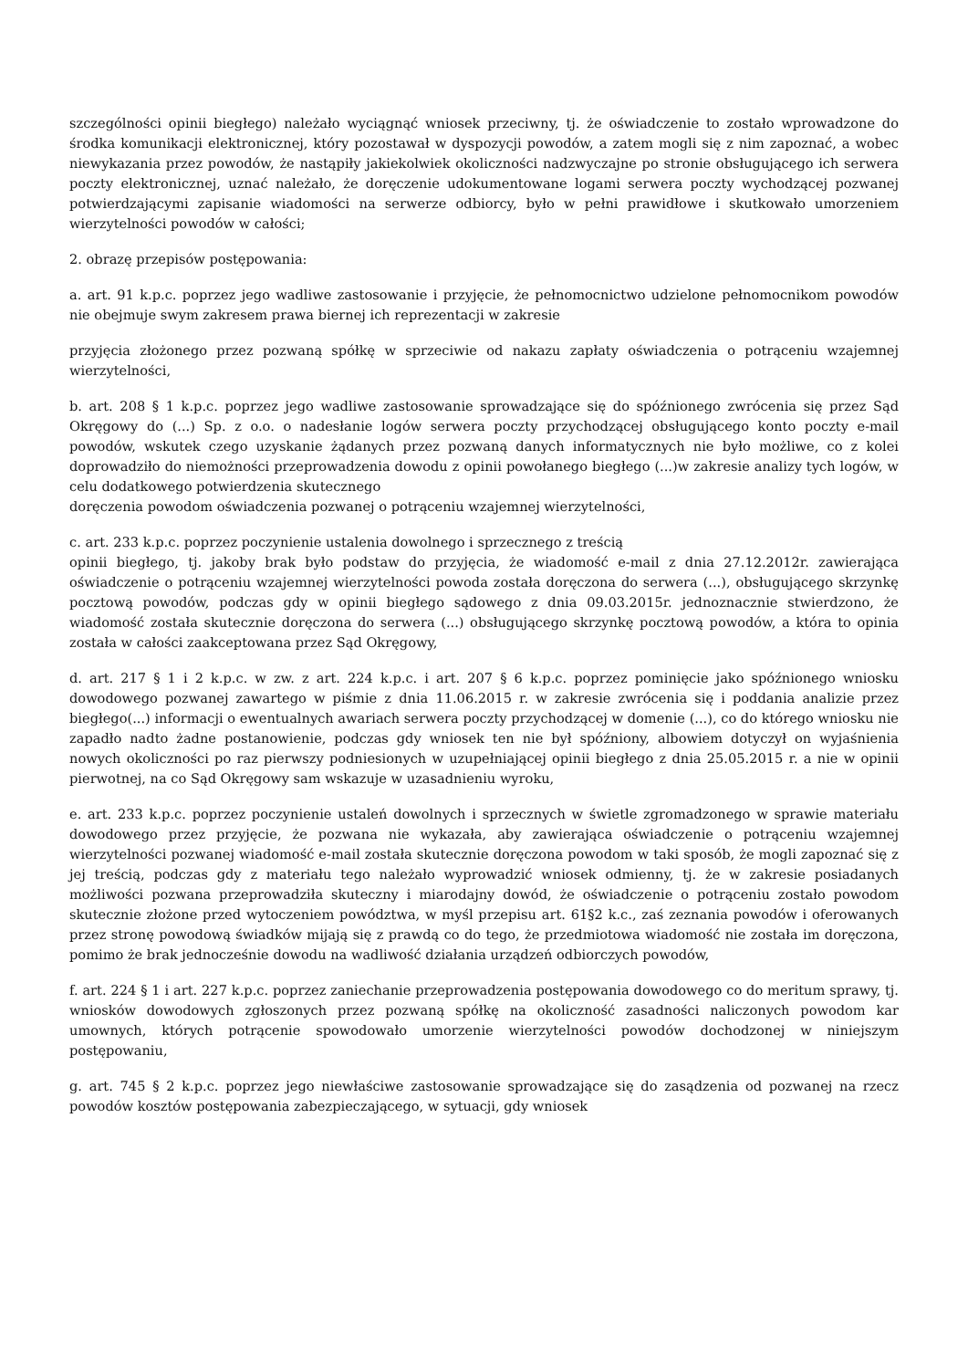szczególności opinii biegłego) należało wyciągnąć wniosek przeciwny, tj. że oświadczenie to zostało wprowadzone do środka komunikacji elektronicznej, który pozostawał w dyspozycji powodów, a zatem mogli się z nim zapoznać, a wobec niewykazania przez powodów, że nastąpiły jakiekolwiek okoliczności nadzwyczajne po stronie obsługującego ich serwera poczty elektronicznej, uznać należało, że doręczenie udokumentowane logami serwera poczty wychodzącej pozwanej potwierdzającymi zapisanie wiadomości na serwerze odbiorcy, było w pełni prawidłowe i skutkowało umorzeniem wierzytelności powodów w całości;
2. obrazę przepisów postępowania:
a. art. 91 k.p.c. poprzez jego wadliwe zastosowanie i przyjęcie, że pełnomocnictwo udzielone pełnomocnikom powodów nie obejmuje swym zakresem prawa biernej ich reprezentacji w zakresie
przyjęcia złożonego przez pozwaną spółkę w sprzeciwie od nakazu zapłaty oświadczenia o potrąceniu wzajemnej wierzytelności,
b. art. 208 § 1 k.p.c. poprzez jego wadliwe zastosowanie sprowadzające się do spóźnionego zwrócenia się przez Sąd Okręgowy do (...) Sp. z o.o. o nadesłanie logów serwera poczty przychodzącej obsługującego konto poczty e-mail powodów, wskutek czego uzyskanie żądanych przez pozwaną danych informatycznych nie było możliwe, co z kolei doprowadziło do niemożności przeprowadzenia dowodu z opinii powołanego biegłego (...)w zakresie analizy tych logów, w celu dodatkowego potwierdzenia skutecznego
doręczenia powodom oświadczenia pozwanej o potrąceniu wzajemnej wierzytelności,
c. art. 233 k.p.c. poprzez poczynienie ustalenia dowolnego i sprzecznego z treścią
opinii biegłego, tj. jakoby brak było podstaw do przyjęcia, że wiadomość e-mail z dnia 27.12.2012r. zawierająca oświadczenie o potrąceniu wzajemnej wierzytelności powoda została doręczona do serwera (...), obsługującego skrzynkę pocztową powodów, podczas gdy w opinii biegłego sądowego z dnia 09.03.2015r. jednoznacznie stwierdzono, że wiadomość została skutecznie doręczona do serwera (...) obsługującego skrzynkę pocztową powodów, a która to opinia została w całości zaakceptowana przez Sąd Okręgowy,
d. art. 217 § 1 i 2 k.p.c. w zw. z art. 224 k.p.c. i art. 207 § 6 k.p.c. poprzez pominięcie jako spóźnionego wniosku dowodowego pozwanej zawartego w piśmie z dnia 11.06.2015 r. w zakresie zwrócenia się i poddania analizie przez biegłego(...) informacji o ewentualnych awariach serwera poczty przychodzącej w domenie (...), co do którego wniosku nie zapadło nadto żadne postanowienie, podczas gdy wniosek ten nie był spóźniony, albowiem dotyczył on wyjaśnienia nowych okoliczności po raz pierwszy podniesionych w uzupełniającej opinii biegłego z dnia 25.05.2015 r. a nie w opinii pierwotnej, na co Sąd Okręgowy sam wskazuje w uzasadnieniu wyroku,
e. art. 233 k.p.c. poprzez poczynienie ustaleń dowolnych i sprzecznych w świetle zgromadzonego w sprawie materiału dowodowego przez przyjęcie, że pozwana nie wykazała, aby zawierająca oświadczenie o potrąceniu wzajemnej wierzytelności pozwanej wiadomość e-mail została skutecznie doręczona powodom w taki sposób, że mogli zapoznać się z jej treścią, podczas gdy z materiału tego należało wyprowadzić wniosek odmienny, tj. że w zakresie posiadanych możliwości pozwana przeprowadziła skuteczny i miarodajny dowód, że oświadczenie o potrąceniu zostało powodom skutecznie złożone przed wytoczeniem powództwa, w myśl przepisu art. 61§2 k.c., zaś zeznania powodów i oferowanych przez stronę powodową świadków mijają się z prawdą co do tego, że przedmiotowa wiadomość nie została im doręczona, pomimo że brak jednocześnie dowodu na wadliwość działania urządzeń odbiorczych powodów,
f. art. 224 § 1 i art. 227 k.p.c. poprzez zaniechanie przeprowadzenia postępowania dowodowego co do meritum sprawy, tj. wniosków dowodowych zgłoszonych przez pozwaną spółkę na okoliczność zasadności naliczonych powodom kar umownych, których potrącenie spowodowało umorzenie wierzytelności powodów dochodzonej w niniejszym postępowaniu,
g. art. 745 § 2 k.p.c. poprzez jego niewłaściwe zastosowanie sprowadzające się do zasądzenia od pozwanej na rzecz powodów kosztów postępowania zabezpieczającego, w sytuacji, gdy wniosek